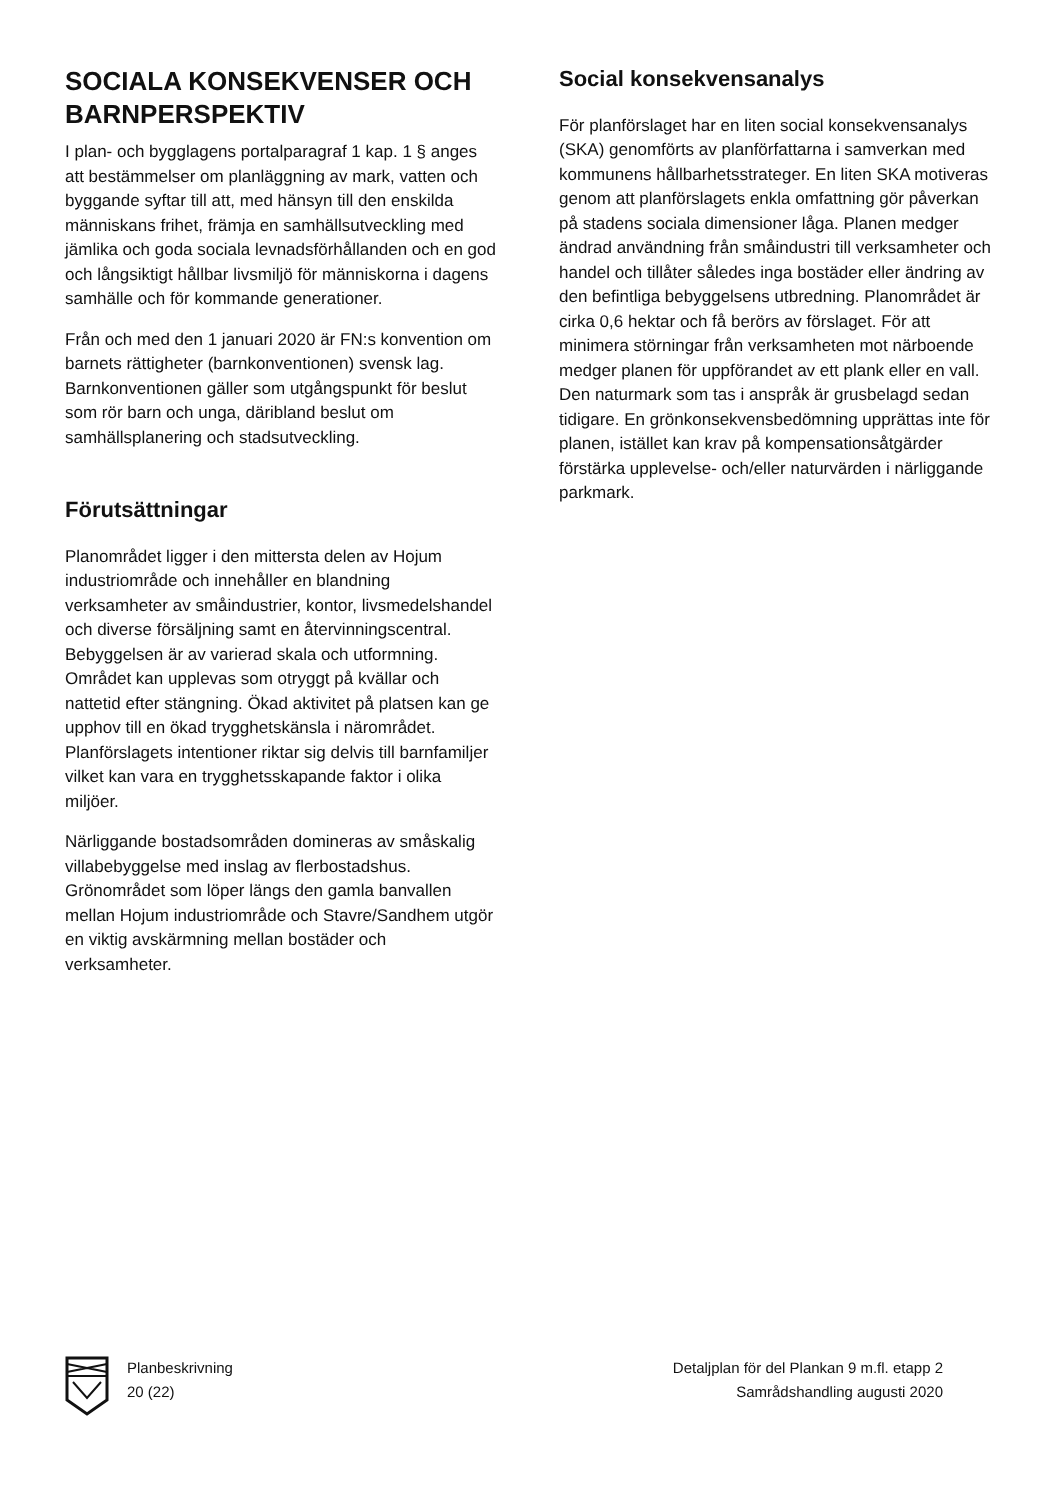SOCIALA KONSEKVENSER OCH BARNPERSPEKTIV
I plan- och bygglagens portalparagraf 1 kap. 1 § anges att bestämmelser om planläggning av mark, vatten och byggande syftar till att, med hänsyn till den enskilda människans frihet, främja en samhällsutveckling med jämlika och goda sociala levnadsförhållanden och en god och långsiktigt hållbar livsmiljö för människorna i dagens samhälle och för kommande generationer.
Från och med den 1 januari 2020 är FN:s konvention om barnets rättigheter (barnkonventionen) svensk lag. Barnkonventionen gäller som utgångspunkt för beslut som rör barn och unga, däribland beslut om samhällsplanering och stadsutveckling.
Förutsättningar
Planområdet ligger i den mittersta delen av Hojum industriområde och innehåller en blandning verksamheter av småindustrier, kontor, livsmedelshandel och diverse försäljning samt en återvinningscentral. Bebyggelsen är av varierad skala och utformning. Området kan upplevas som otryggt på kvällar och nattetid efter stängning. Ökad aktivitet på platsen kan ge upphov till en ökad trygghetskänsla i närområdet. Planförslagets intentioner riktar sig delvis till barnfamiljer vilket kan vara en trygghetsskapande faktor i olika miljöer.
Närliggande bostadsområden domineras av småskalig villabebyggelse med inslag av flerbostadshus. Grönområdet som löper längs den gamla banvallen mellan Hojum industriområde och Stavre/Sandhem utgör en viktig avskärmning mellan bostäder och verksamheter.
Social konsekvensanalys
För planförslaget har en liten social konsekvensanalys (SKA) genomförts av planförfattarna i samverkan med kommunens hållbarhetsstrateger. En liten SKA motiveras genom att planförslagets enkla omfattning gör påverkan på stadens sociala dimensioner låga. Planen medger ändrad användning från småindustri till verksamheter och handel och tillåter således inga bostäder eller ändring av den befintliga bebyggelsens utbredning. Planområdet är cirka 0,6 hektar och få berörs av förslaget. För att minimera störningar från verksamheten mot närboende medger planen för uppförandet av ett plank eller en vall. Den naturmark som tas i anspråk är grusbelagd sedan tidigare. En grönkonsekvensbedömning upprättas inte för planen, istället kan krav på kompensationsåtgärder förstärka upplevelse- och/eller naturvärden i närliggande parkmark.
Planbeskrivning
20 (22)
Detaljplan för del Plankan 9 m.fl. etapp 2
Samrådshandling augusti 2020